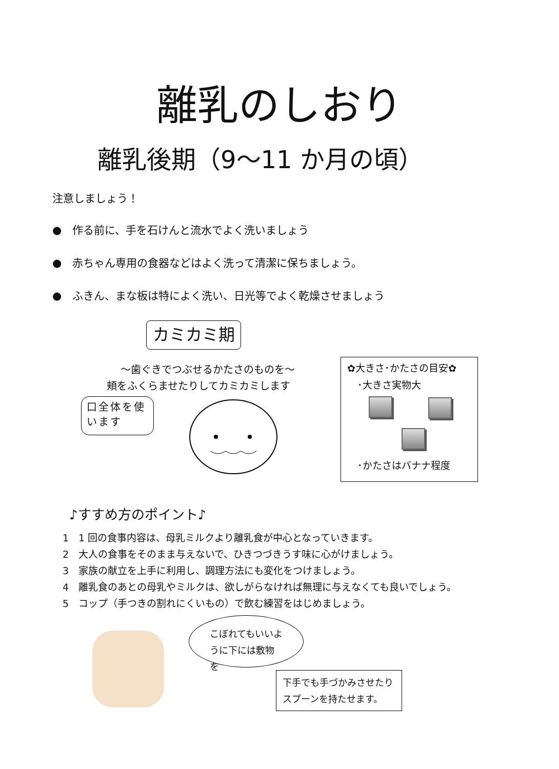離乳のしおり
離乳後期（9～11 か月の頃）
注意しましょう！
●　作る前に、手を石けんと流水でよく洗いましょう
●　赤ちゃん専用の食器などはよく洗って清潔に保ちましょう。
●　ふきん、まな板は特によく洗い、日光等でよく乾燥させましょう
カミカミ期
～歯ぐきでつぶせるかたさのものを～
頬をふくらませたりしてカミカミします
口全体を使います
✿大きさ･かたさの目安✿
･大きさ実物大
･かたさはバナナ程度
♪すすめ方のポイント♪
1　1 回の食事内容は、母乳ミルクより離乳食が中心となっていきます。
2　大人の食事をそのまま与えないで、ひきつづきうす味に心がけましょう。
3　家族の献立を上手に利用し、調理方法にも変化をつけましょう。
4　離乳食のあとの母乳やミルクは、欲しがらなければ無理に与えなくても良いでしょう。
5　コップ（手つきの割れにくいもの）で飲む練習をはじめましょう。
こぼれてもいいように下には敷物を
下手でも手づかみさせたりスプーンを持たせます。